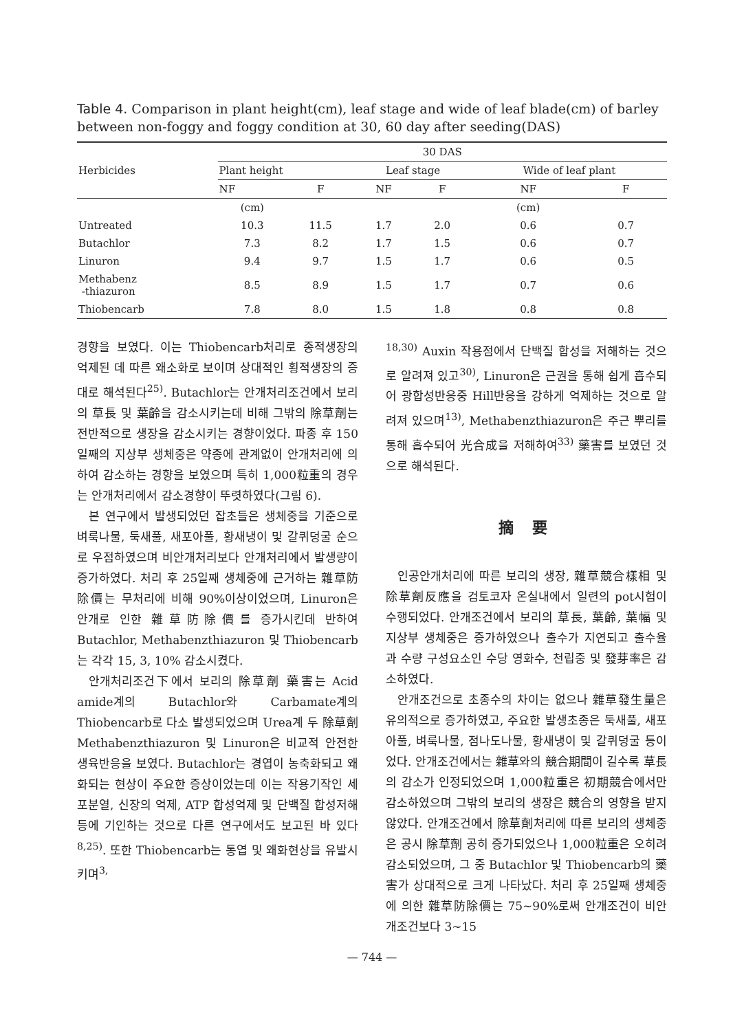Table 4. Comparison in plant height(cm), leaf stage and wide of leaf blade(cm) of barley between non-foggy and foggy condition at 30, 60 day after seeding(DAS)
| Herbicides | 30 DAS | | | | | |
| --- | --- | --- | --- | --- | --- | --- |
| | Plant height | | Leaf stage | | Wide of leaf plant | |
| | NF | F | NF | F | NF | F |
| | (cm) | | | | (cm) | |
| Untreated | 10.3 | 11.5 | 1.7 | 2.0 | 0.6 | 0.7 |
| Butachlor | 7.3 | 8.2 | 1.7 | 1.5 | 0.6 | 0.7 |
| Linuron | 9.4 | 9.7 | 1.5 | 1.7 | 0.6 | 0.5 |
| Methabenz -thiazuron | 8.5 | 8.9 | 1.5 | 1.7 | 0.7 | 0.6 |
| Thiobencarb | 7.8 | 8.0 | 1.5 | 1.8 | 0.8 | 0.8 |
경향을 보였다. 이는 Thiobencarb처리로 종적생장의 억제된 데 따른 왜소화로 보이며 상대적인 횡적생장의 증대로 해석된다<sup>25)</sup>. Butachlor는 안개처리조건에서 보리의 草長 및 葉齡을 감소시키는데 비해 그밖의 除草劑는 전반적으로 생장을 감소시키는 경향이었다. 파종 후 150일째의 지상부 생체중은 약종에 관계없이 안개처리에 의하여 감소하는 경향을 보였으며 특히 1,000粒重의 경우는 안개처리에서 감소경향이 뚜렷하였다(그림 6).
본 연구에서 발생되었던 잡초들은 생체중을 기준으로 벼룩나물, 둑새풀, 새포아풀, 황새냉이 및 갈퀴덩굴 순으로 우점하였으며 비안개처리보다 안개처리에서 발생량이 증가하였다. 처리 후 25일째 생체중에 근거하는 雜草防除價는 무처리에 비해 90%이상이었으며, Linuron은 안개로 인한 雜草防除價를 증가시킨데 반하여 Butachlor, Methabenzthiazuron 및 Thiobencarb는 각각 15, 3, 10% 감소시켰다.
안개처리조건下에서 보리의 除草劑 藥害는 Acid amide계의 Butachlor와 Carbamate계의 Thiobencarb로 다소 발생되었으며 Urea계 두 除草劑 Methabenzthiazuron 및 Linuron은 비교적 안전한 생육반응을 보였다. Butachlor는 경엽이 농축화되고 왜화되는 현상이 주요한 증상이었는데 이는 작용기작인 세포분열, 신장의 억제, ATP 합성억제 및 단백질 합성저해 등에 기인하는 것으로 다른 연구에서도 보고된 바 있다<sup>8,25)</sup>. 또한 Thiobencarb는 통엽 및 왜화현상을 유발시키며<sup>3,</sup>
<sup>18,30)</sup> Auxin 작용점에서 단백질 합성을 저해하는 것으로 알려져 있고<sup>30)</sup>, Linuron은 근권을 통해 쉽게 흡수되어 광합성반응중 Hill반응을 강하게 억제하는 것으로 알려져 있으며<sup>13)</sup>, Methabenzthiazuron은 주근 뿌리를 통해 흡수되어 光合成을 저해하여<sup>33)</sup> 藥害를 보였던 것으로 해석된다.
摘 要
인공안개처리에 따른 보리의 생장, 雜草競合樣相 및 除草劑反應을 검토코자 온실내에서 일련의 pot시험이 수행되었다. 안개조건에서 보리의 草長, 葉齡, 葉幅 및 지상부 생체중은 증가하였으나 출수가 지연되고 출수율과 수량 구성요소인 수당 영화수, 천립중 및 發芽率은 감소하였다.
안개조건으로 초종수의 차이는 없으나 雜草發生量은 유의적으로 증가하였고, 주요한 발생초종은 둑새풀, 새포아풀, 벼룩나물, 점나도나물, 황새냉이 및 갈퀴덩굴 등이었다. 안개조건에서는 雜草와의 競合期間이 길수록 草長의 감소가 인정되었으며 1,000粒重은 初期競合에서만 감소하였으며 그밖의 보리의 생장은 競合의 영향을 받지 않았다. 안개조건에서 除草劑처리에 따른 보리의 생체중은 공시 除草劑 공히 증가되었으나 1,000粒重은 오히려 감소되었으며, 그 중 Butachlor 및 Thiobencarb의 藥害가 상대적으로 크게 나타났다. 처리 후 25일째 생체중에 의한 雜草防除價는 75~90%로써 안개조건이 비안개조건보다 3~15
— 744 —